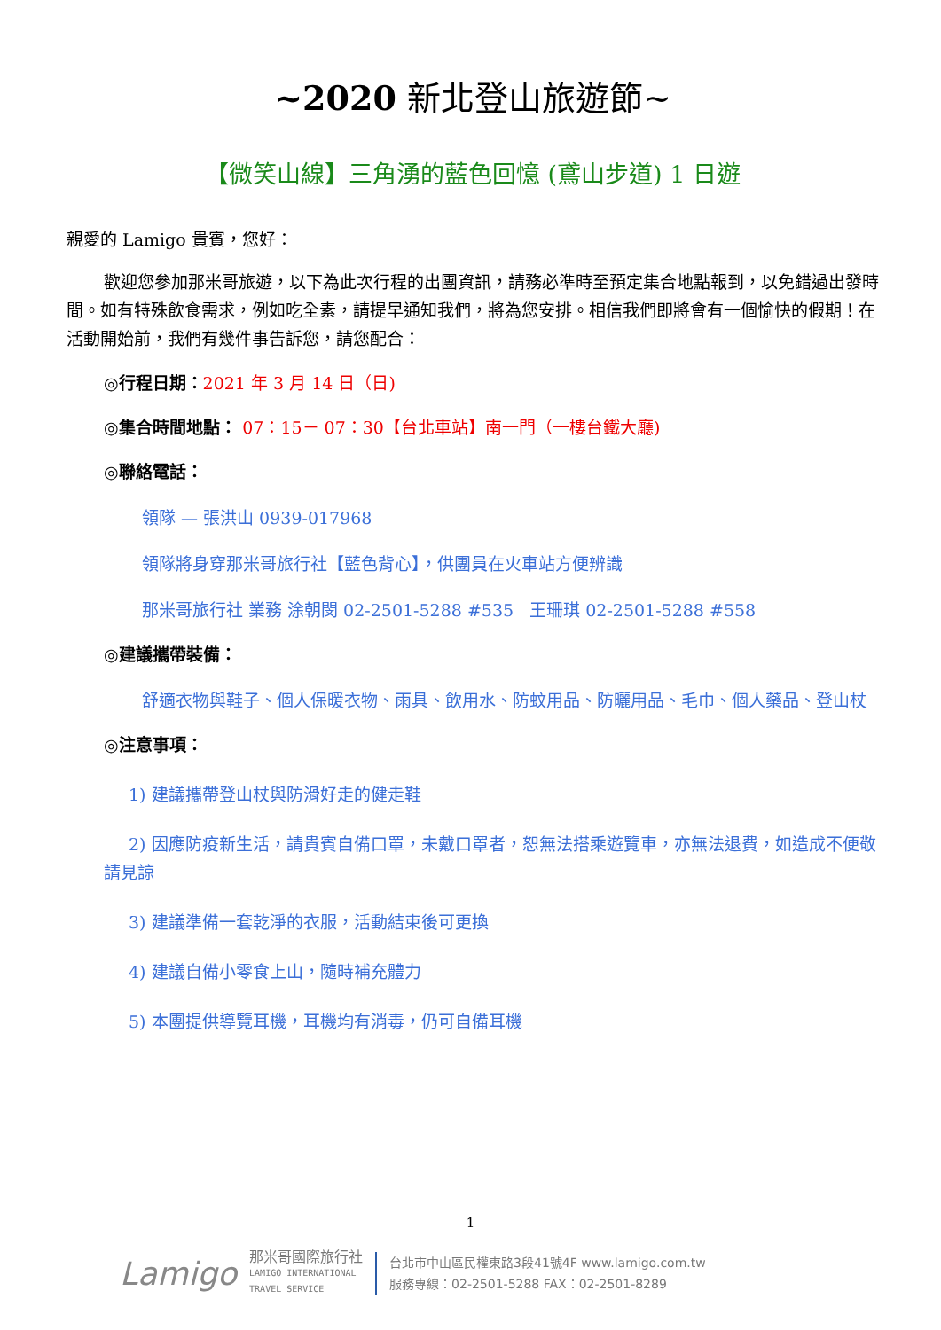~2020 新北登山旅遊節~
【微笑山線】三角湧的藍色回憶 (鳶山步道) 1 日遊
親愛的 Lamigo 貴賓，您好：
歡迎您參加那米哥旅遊，以下為此次行程的出團資訊，請務必準時至預定集合地點報到，以免錯過出發時間。如有特殊飲食需求，例如吃全素，請提早通知我們，將為您安排。相信我們即將會有一個愉快的假期！在活動開始前，我們有幾件事告訴您，請您配合：
◎行程日期：2021 年 3 月 14 日（日)
◎集合時間地點： 07：15－ 07：30【台北車站】南一門（一樓台鐵大廳)
◎聯絡電話：
領隊 — 張洪山 0939-017968
領隊將身穿那米哥旅行社【藍色背心】，供團員在火車站方便辨識
那米哥旅行社 業務 涂朝閔 02-2501-5288 #535 王珊琪 02-2501-5288 #558
◎建議攜帶裝備：
舒適衣物與鞋子、個人保暖衣物、雨具、飲用水、防蚊用品、防曬用品、毛巾、個人藥品、登山杖
◎注意事項：
1) 建議攜帶登山杖與防滑好走的健走鞋
2) 因應防疫新生活，請貴賓自備口罩，未戴口罩者，恕無法搭乘遊覽車，亦無法退費，如造成不便敬請見諒
3) 建議準備一套乾淨的衣服，活動結束後可更換
4) 建議自備小零食上山，隨時補充體力
5) 本團提供導覽耳機，耳機均有消毒，仍可自備耳機
1
Lamigo
那米哥國際旅行社
LAMIGO INTERNATIONAL
TRAVEL SERVICE
台北市中山區民權東路3段41號4F www.lamigo.com.tw
服務專線：02-2501-5288 FAX：02-2501-8289